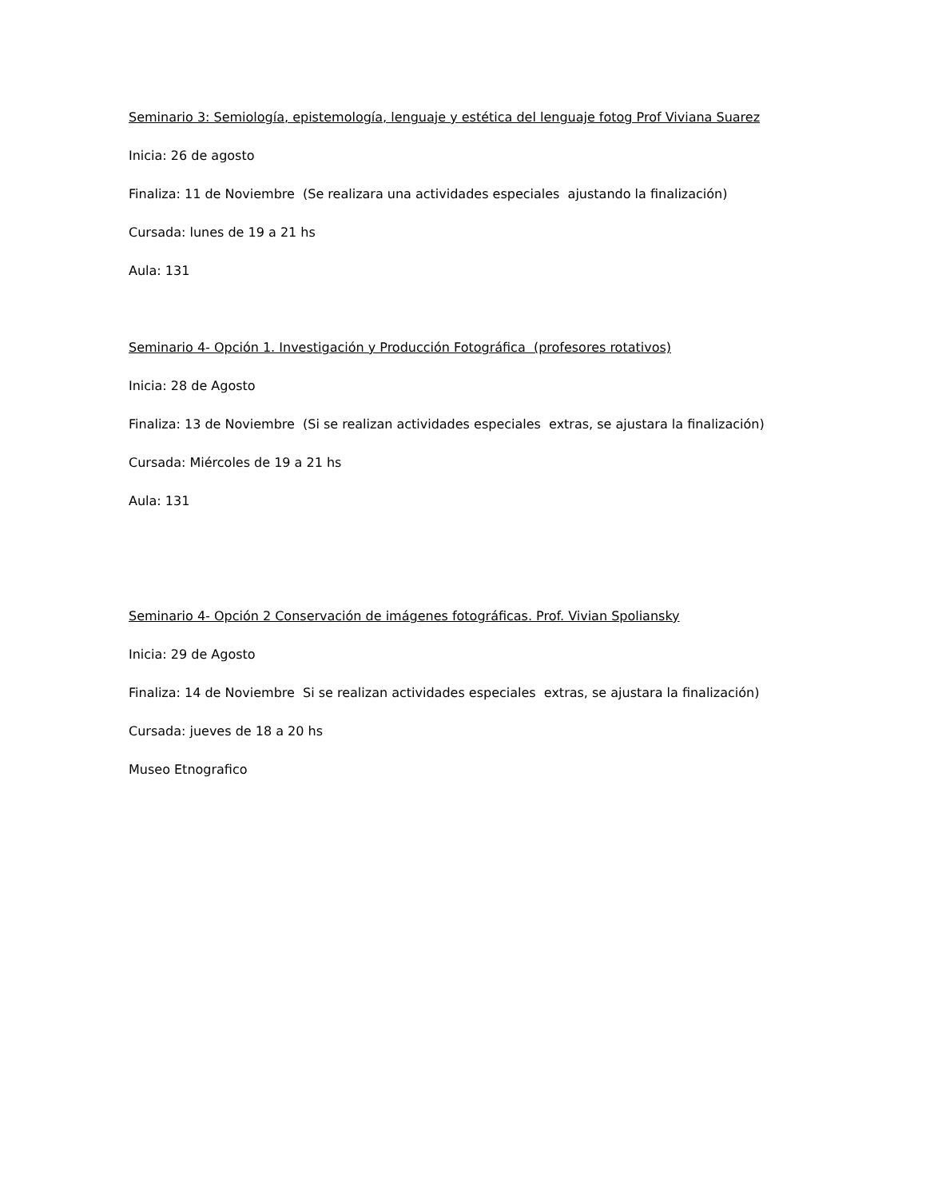Seminario 3: Semiología, epistemología, lenguaje y estética del lenguaje fotog Prof Viviana Suarez
Inicia: 26 de agosto
Finaliza: 11 de Noviembre (Se realizara una actividades especiales ajustando la finalización)
Cursada: lunes de 19 a 21 hs
Aula: 131
Seminario 4- Opción 1. Investigación y Producción Fotográfica (profesores rotativos)
Inicia: 28 de Agosto
Finaliza: 13 de Noviembre (Si se realizan actividades especiales extras, se ajustara la finalización)
Cursada: Miércoles de 19 a 21 hs
Aula: 131
Seminario 4- Opción 2 Conservación de imágenes fotográficas. Prof. Vivian Spoliansky
Inicia: 29 de Agosto
Finaliza: 14 de Noviembre Si se realizan actividades especiales extras, se ajustara la finalización)
Cursada: jueves de 18 a 20 hs
Museo Etnografico